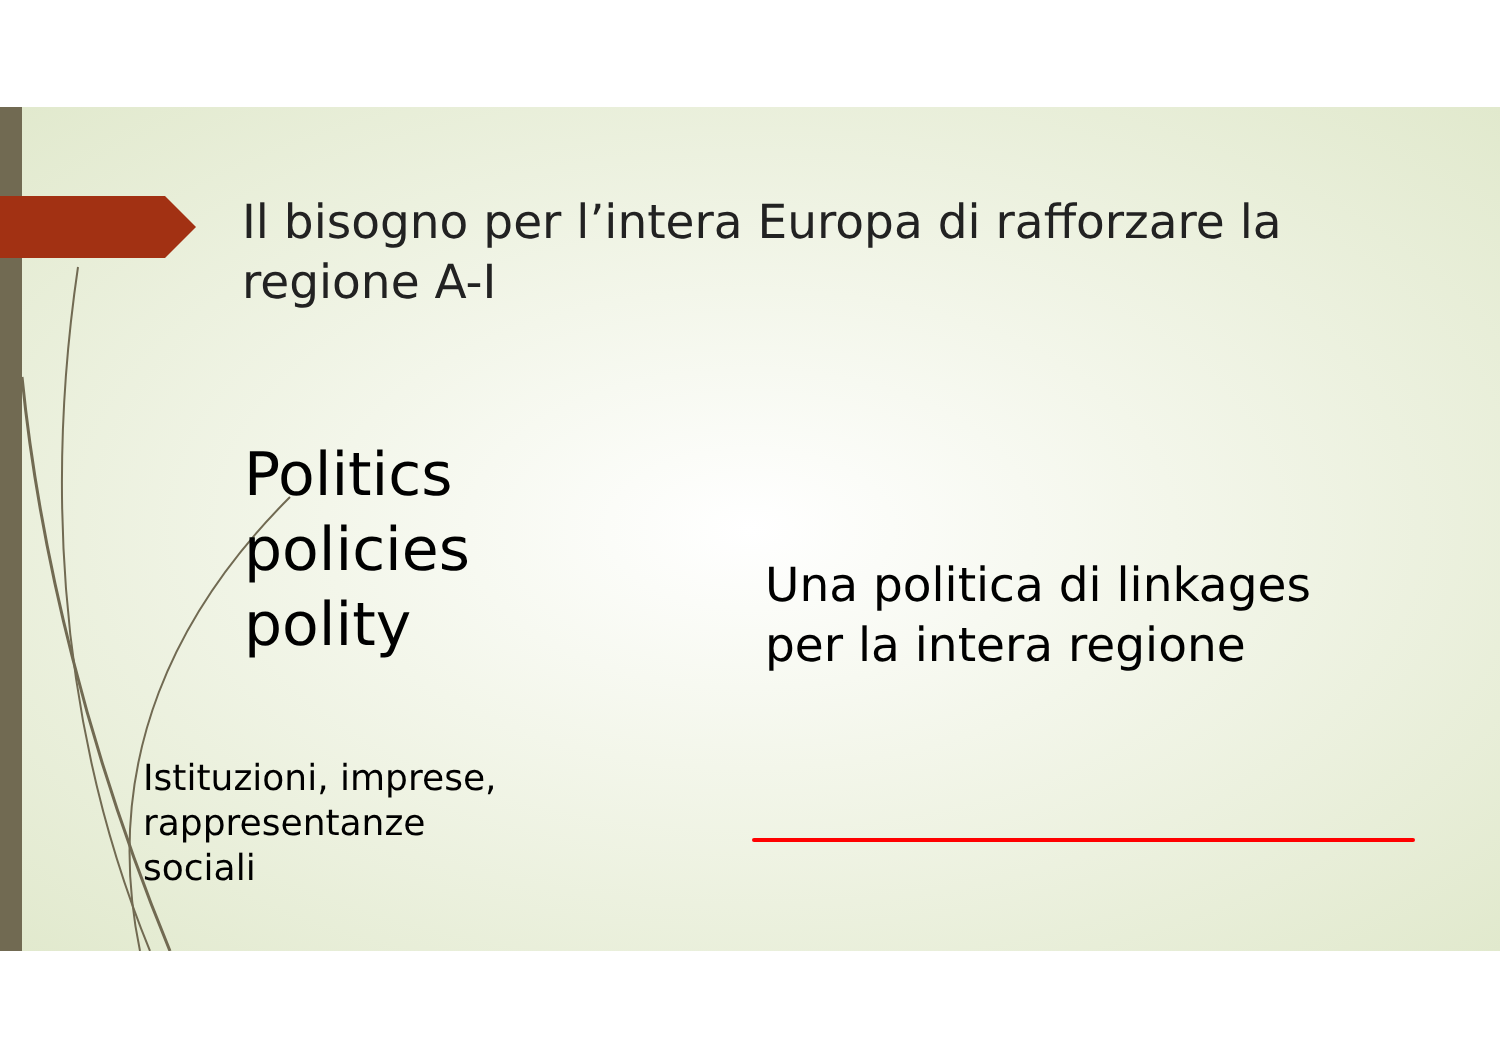Il bisogno per l’intera Europa di rafforzare la regione A-I
Politics
policies
polity
Istituzioni, imprese,
rappresentanze
sociali
Una politica di linkages
per la intera regione